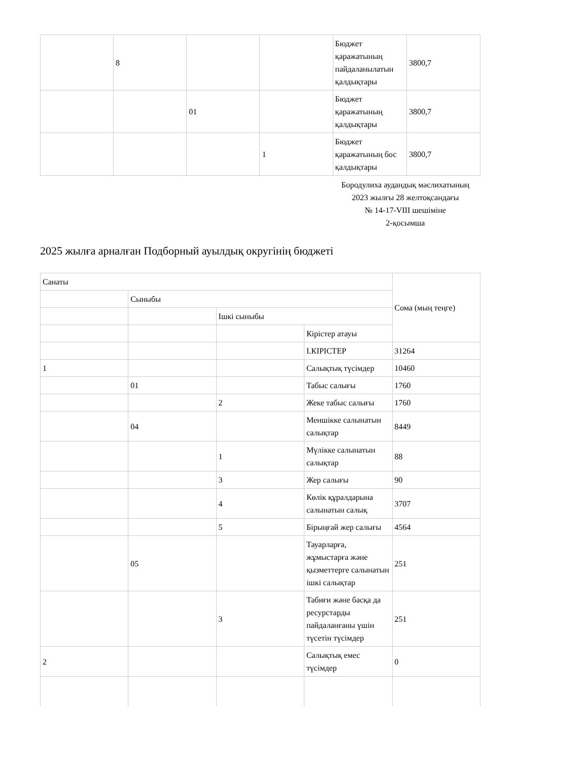| | 8 | | | Бюджет қаражатының пайдаланылатын қалдықтары | 3800,7 |
| | | 01 | | Бюджет қаражатының қалдықтары | 3800,7 |
| | | | 1 | Бюджет қаражатының бос қалдықтары | 3800,7 |
Бородулиха аудандық мәслихатының
2023 жылғы 28 желтоқсандағы
№ 14-17-VIII шешіміне
2-қосымша
2025 жылға арналған Подборный ауылдық округінің бюджеті
| Санаты | | | | Сома (мың теңге) |
| | Сыныбы | | | |
| | | Ішкі сыныбы | | |
| | | | Кірістер атауы | |
| | | | I.КІРІСТЕР | 31264 |
| 1 | | | Салықтық түсімдер | 10460 |
| | 01 | | Табыс салығы | 1760 |
| | | 2 | Жеке табыс салығы | 1760 |
| | 04 | | Меншікке салынатын салықтар | 8449 |
| | | 1 | Мүлікке салынатын салықтар | 88 |
| | | 3 | Жер салығы | 90 |
| | | 4 | Көлік құралдарына салынатын салық | 3707 |
| | | 5 | Бірыңғай жер салығы | 4564 |
| | 05 | | Тауарларға, жұмыстарға және қызметтерге салынатын ішкі салықтар | 251 |
| | | 3 | Табиғи және басқа да ресурстарды пайдаланғаны үшін түсетін түсімдер | 251 |
| 2 | | | Салықтық емес түсімдер | 0 |